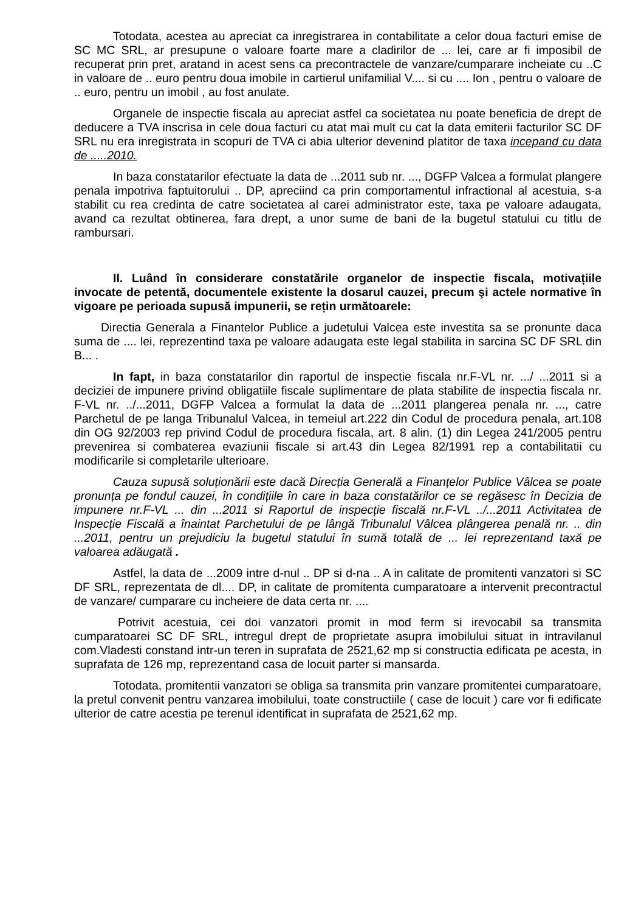Totodata, acestea au apreciat ca inregistrarea in contabilitate a celor doua facturi emise de SC MC SRL, ar presupune o valoare foarte mare a cladirilor de ... lei, care ar fi imposibil de recuperat prin pret, aratand in acest sens ca precontractele de vanzare/cumparare incheiate cu ..C in valoare de .. euro pentru doua imobile in cartierul unifamilial V.... si cu .... Ion , pentru o valoare de .. euro, pentru un imobil , au fost anulate.
Organele de inspectie fiscala au apreciat astfel ca societatea nu poate beneficia de drept de deducere a TVA inscrisa in cele doua facturi cu atat mai mult cu cat la data emiterii facturilor SC DF SRL nu era inregistrata in scopuri de TVA ci abia ulterior devenind platitor de taxa incepand cu data de .....2010.
In baza constatarilor efectuate la data de ...2011 sub nr. ..., DGFP Valcea a formulat plangere penala impotriva faptuitorului .. DP, apreciind ca prin comportamentul infractional al acestuia, s-a stabilit cu rea credinta de catre societatea al carei administrator este, taxa pe valoare adaugata, avand ca rezultat obtinerea, fara drept, a unor sume de bani de la bugetul statului cu titlu de rambursari.
II. Luând în considerare constatările organelor de inspectie fiscala, motivațiile invocate de petentă, documentele existente la dosarul cauzei, precum şi actele normative în vigoare pe perioada supusă impunerii, se rețin următoarele:
Directia Generala a Finantelor Publice a judetului Valcea este investita sa se pronunte daca suma de .... lei, reprezentind taxa pe valoare adaugata este legal stabilita in sarcina SC DF SRL din B... .
In fapt, in baza constatarilor din raportul de inspectie fiscala nr.F-VL nr. .../ ...2011 si a deciziei de impunere privind obligatiile fiscale suplimentare de plata stabilite de inspectia fiscala nr. F-VL nr. ../...2011, DGFP Valcea a formulat la data de ...2011 plangerea penala nr. ..., catre Parchetul de pe langa Tribunalul Valcea, in temeiul art.222 din Codul de procedura penala, art.108 din OG 92/2003 rep privind Codul de procedura fiscala, art. 8 alin. (1) din Legea 241/2005 pentru prevenirea si combaterea evaziunii fiscale si art.43 din Legea 82/1991 rep a contabilitatii cu modificarile si completarile ulterioare.
Cauza supusă soluționării este dacă Direcția Generală a Finanțelor Publice Vâlcea se poate pronunța pe fondul cauzei, în condițiile în care in baza constatărilor ce se regăsesc în Decizia de impunere nr.F-VL ... din ...2011 si Raportul de inspecție fiscală nr.F-VL ../...2011 Activitatea de Inspecție Fiscală a înaintat Parchetului de pe lângă Tribunalul Vâlcea plângerea penală nr. .. din ...2011, pentru un prejudiciu la bugetul statului în sumă totală de ... lei reprezentand taxă pe valoarea adăugată .
Astfel, la data de ...2009 intre d-nul .. DP si d-na .. A in calitate de promitenti vanzatori si SC DF SRL, reprezentata de dl.... DP, in calitate de promitenta cumparatoare a intervenit precontractul de vanzare/ cumparare cu incheiere de data certa nr. ....
Potrivit acestuia, cei doi vanzatori promit in mod ferm si irevocabil sa transmita cumparatoarei SC DF SRL, intregul drept de proprietate asupra imobilului situat in intravilanul com.Vladesti constand intr-un teren in suprafata de 2521,62 mp si constructia edificata pe acesta, in suprafata de 126 mp, reprezentand casa de locuit parter si mansarda.
Totodata, promitentii vanzatori se obliga sa transmita prin vanzare promitentei cumparatoare, la pretul convenit pentru vanzarea imobilului, toate constructiile ( case de locuit ) care vor fi edificate ulterior de catre acestia pe terenul identificat in suprafata de 2521,62 mp.